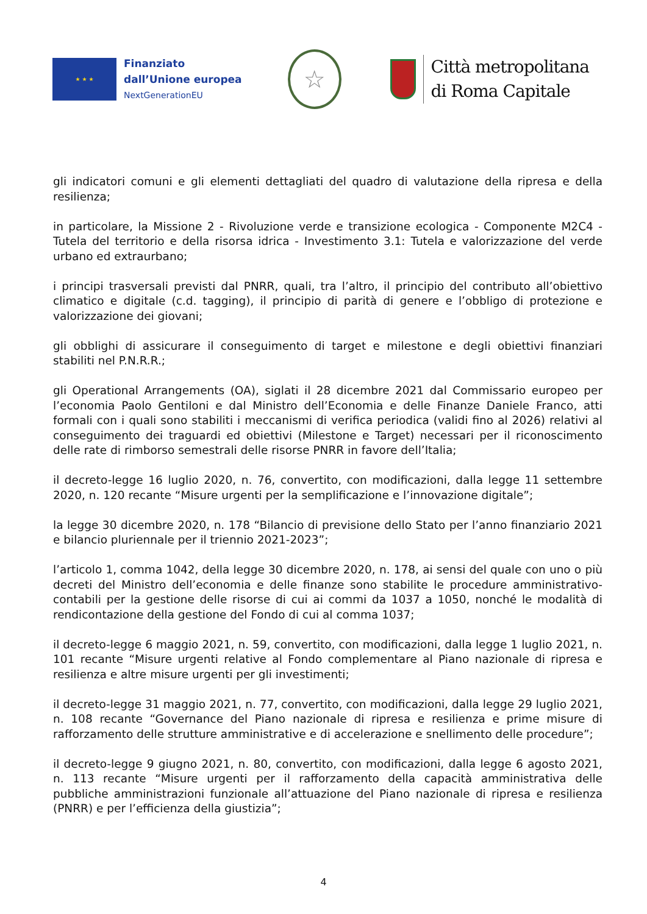★ ★ ★
Finanziato
dall’Unione europea
NextGenerationEU
☆
Città metropolitana
di Roma Capitale
gli indicatori comuni e gli elementi dettagliati del quadro di valutazione della ripresa e della resilienza;
in particolare, la Missione 2 - Rivoluzione verde e transizione ecologica - Componente M2C4 - Tutela del territorio e della risorsa idrica - Investimento 3.1: Tutela e valorizzazione del verde urbano ed extraurbano;
i principi trasversali previsti dal PNRR, quali, tra l’altro, il principio del contributo all’obiettivo climatico e digitale (c.d. tagging), il principio di parità di genere e l’obbligo di protezione e valorizzazione dei giovani;
gli obblighi di assicurare il conseguimento di target e milestone e degli obiettivi finanziari stabiliti nel P.N.R.R.;
gli Operational Arrangements (OA), siglati il 28 dicembre 2021 dal Commissario europeo per l’economia Paolo Gentiloni e dal Ministro dell’Economia e delle Finanze Daniele Franco, atti formali con i quali sono stabiliti i meccanismi di verifica periodica (validi fino al 2026) relativi al conseguimento dei traguardi ed obiettivi (Milestone e Target) necessari per il riconoscimento delle rate di rimborso semestrali delle risorse PNRR in favore dell’Italia;
il decreto-legge 16 luglio 2020, n. 76, convertito, con modificazioni, dalla legge 11 settembre 2020, n. 120 recante “Misure urgenti per la semplificazione e l’innovazione digitale”;
la legge 30 dicembre 2020, n. 178 “Bilancio di previsione dello Stato per l’anno finanziario 2021 e bilancio pluriennale per il triennio 2021-2023”;
l’articolo 1, comma 1042, della legge 30 dicembre 2020, n. 178, ai sensi del quale con uno o più decreti del Ministro dell’economia e delle finanze sono stabilite le procedure amministrativo-contabili per la gestione delle risorse di cui ai commi da 1037 a 1050, nonché le modalità di rendicontazione della gestione del Fondo di cui al comma 1037;
il decreto-legge 6 maggio 2021, n. 59, convertito, con modificazioni, dalla legge 1 luglio 2021, n. 101 recante “Misure urgenti relative al Fondo complementare al Piano nazionale di ripresa e resilienza e altre misure urgenti per gli investimenti;
il decreto-legge 31 maggio 2021, n. 77, convertito, con modificazioni, dalla legge 29 luglio 2021, n. 108 recante “Governance del Piano nazionale di ripresa e resilienza e prime misure di rafforzamento delle strutture amministrative e di accelerazione e snellimento delle procedure”;
il decreto-legge 9 giugno 2021, n. 80, convertito, con modificazioni, dalla legge 6 agosto 2021, n. 113 recante “Misure urgenti per il rafforzamento della capacità amministrativa delle pubbliche amministrazioni funzionale all’attuazione del Piano nazionale di ripresa e resilienza (PNRR) e per l’efficienza della giustizia”;
4